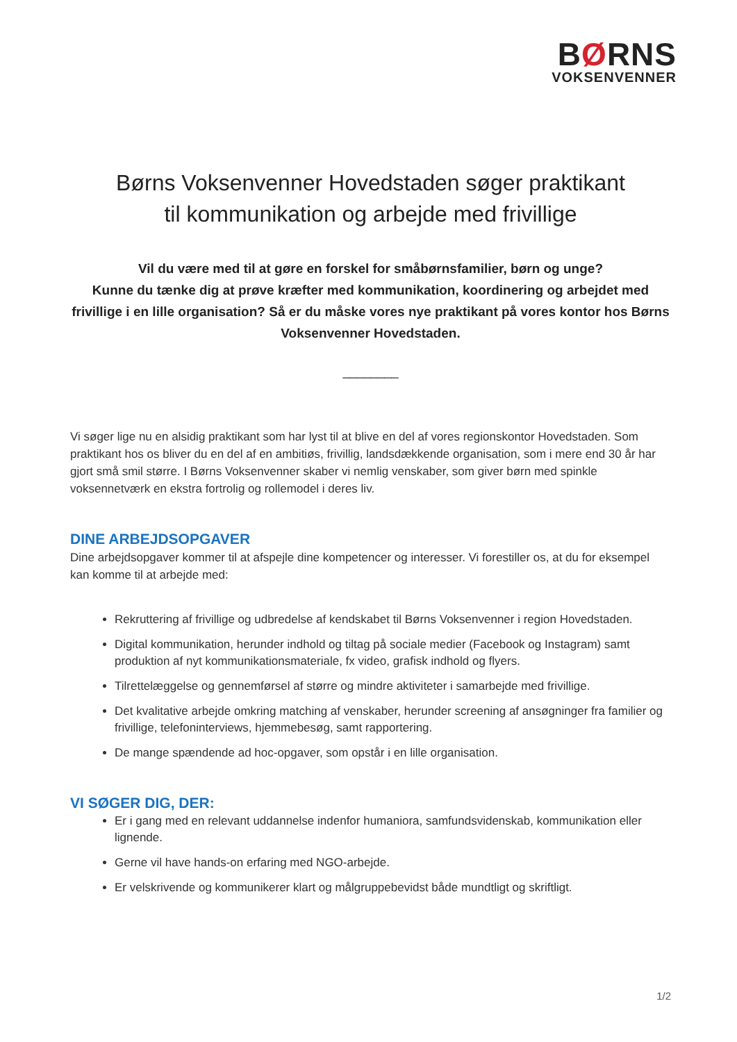BØRNS
VOKSENVENNER
Børns Voksenvenner Hovedstaden søger praktikant
til kommunikation og arbejde med frivillige
Vil du være med til at gøre en forskel for småbørnsfamilier, børn og unge?
Kunne du tænke dig at prøve kræfter med kommunikation, koordinering og arbejdet med frivillige i en lille organisation? Så er du måske vores nye praktikant på vores kontor hos Børns Voksenvenner Hovedstaden.
________
Vi søger lige nu en alsidig praktikant som har lyst til at blive en del af vores regionskontor Hovedstaden. Som praktikant hos os bliver du en del af en ambitiøs, frivillig, landsdækkende organisation, som i mere end 30 år har gjort små smil større. I Børns Voksenvenner skaber vi nemlig venskaber, som giver børn med spinkle voksennetværk en ekstra fortrolig og rollemodel i deres liv.
DINE ARBEJDSOPGAVER
Dine arbejdsopgaver kommer til at afspejle dine kompetencer og interesser. Vi forestiller os, at du for eksempel kan komme til at arbejde med:
Rekruttering af frivillige og udbredelse af kendskabet til Børns Voksenvenner i region Hovedstaden.
Digital kommunikation, herunder indhold og tiltag på sociale medier (Facebook og Instagram) samt produktion af nyt kommunikationsmateriale, fx video, grafisk indhold og flyers.
Tilrettelæggelse og gennemførsel af større og mindre aktiviteter i samarbejde med frivillige.
Det kvalitative arbejde omkring matching af venskaber, herunder screening af ansøgninger fra familier og frivillige, telefoninterviews, hjemmebesøg, samt rapportering.
De mange spændende ad hoc-opgaver, som opstår i en lille organisation.
VI SØGER DIG, DER:
Er i gang med en relevant uddannelse indenfor humaniora, samfundsvidenskab, kommunikation eller lignende.
Gerne vil have hands-on erfaring med NGO-arbejde.
Er velskrivende og kommunikerer klart og målgruppebevidst både mundtligt og skriftligt.
1/2